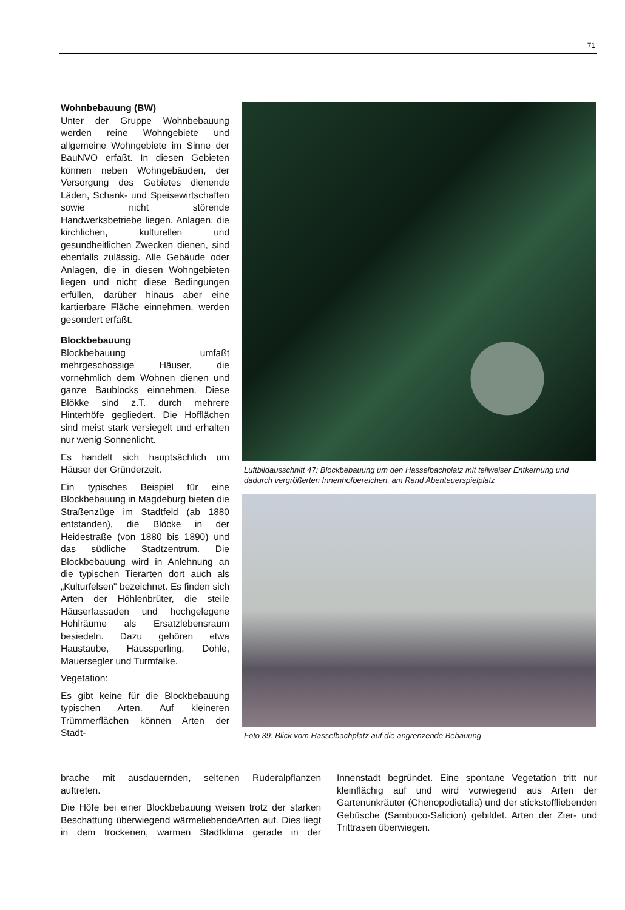71
Wohnbebauung (BW)
Unter der Gruppe Wohnbebauung werden reine Wohngebiete und allgemeine Wohngebiete im Sinne der BauNVO erfaßt. In diesen Gebieten können neben Wohngebäuden, der Versorgung des Gebietes dienende Läden, Schank- und Speisewirtschaften sowie nicht störende Handwerksbetriebe liegen. Anlagen, die kirchlichen, kulturellen und gesundheitlichen Zwecken dienen, sind ebenfalls zulässig. Alle Gebäude oder Anlagen, die in diesen Wohngebieten liegen und nicht diese Bedingungen erfüllen, darüber hinaus aber eine kartierbare Fläche einnehmen, werden gesondert erfaßt.
Blockbebauung
Blockbebauung umfaßt mehrgeschossige Häuser, die vornehmlich dem Wohnen dienen und ganze Baublocks einnehmen. Diese Blökke sind z.T. durch mehrere Hinterhöfe gegliedert. Die Hofflächen sind meist stark versiegelt und erhalten nur wenig Sonnenlicht.
Es handelt sich hauptsächlich um Häuser der Gründerzeit.
Ein typisches Beispiel für eine Blockbebauung in Magdeburg bieten die Straßenzüge im Stadtfeld (ab 1880 entstanden), die Blöcke in der Heidestraße (von 1880 bis 1890) und das südliche Stadtzentrum. Die Blockbebauung wird in Anlehnung an die typischen Tierarten dort auch als „Kulturfelsen" bezeichnet. Es finden sich Arten der Höhlenbrüter, die steile Häuserfassaden und hochgelegene Hohlräume als Ersatzlebensraum besiedeln. Dazu gehören etwa Haustaube, Haussperling, Dohle, Mauersegler und Turmfalke.
Vegetation:
Es gibt keine für die Blockbebauung typischen Arten. Auf kleineren Trümmerflächen können Arten der Stadt-
Luftbildausschnitt 47: Blockbebauung um den Hasselbachplatz mit teilweiser Entkernung und dadurch vergrößerten Innenhofbereichen, am Rand Abenteuerspielplatz
Foto 39: Blick vom Hasselbachplatz auf die angrenzende Bebauung
brache mit ausdauernden, seltenen Ruderalpflanzen auftreten.
Die Höfe bei einer Blockbebauung weisen trotz der starken Beschattung überwiegend wärmeliebendeArten auf. Dies liegt in dem trockenen, warmen Stadtklima gerade in der Innenstadt begründet. Eine spontane Vegetation tritt nur kleinflächig auf und wird vorwiegend aus Arten der Gartenunkräuter (Chenopodietalia) und der stickstoffliebenden Gebüsche (Sambuco-Salicion) gebildet. Arten der Zier- und Trittrasen überwiegen.